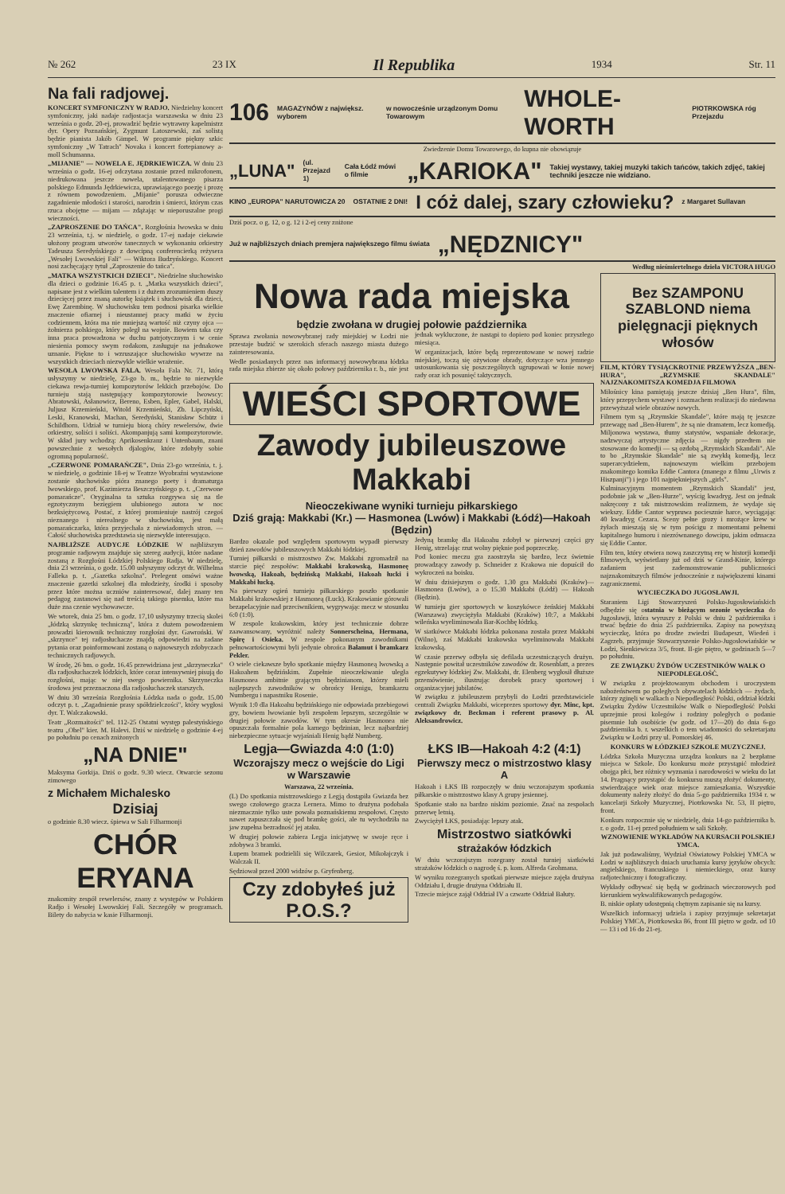№ 262 23 IX Il Republika 1934 Str. 11
Na fali radjowej.
KONCERT SYMFONICZNY W RADJO. Niedzielny koncert symfoniczny, jaki nadaje radjostacja warszawska w dniu 23 września o godz. 20-ej, prowadzić będzie wytrawny kapelmistrz dyr. Opery Poznańskiej, Zygmunt Latoszewski, zaś solistą będzie pianista Jakób Gimpel. W programie piękny szkic symfoniczny „W Tatrach" Novaka i koncert fortepianowy a-moll Schumanna.
„MIJANIE" — NOWELA E. JĘDRKIEWICZA. W dniu 23 września o godz. 16-ej odczytana zostanie przed mikrofonem, niedrukowana jeszcze nowela, utalentowanego pisarza polskiego Edmunda Jędrkiewicza, uprawiającego poezję i prozę z równem powodzeniem. „Mijanie" porusza odwieczne zagadnienie młodości i starości, narodzin i śmierci, którym czas rzuca obojętne — mijam — zdążając w nieporuszalne progi wieczności.
„ZAPROSZENIE DO TAŃCA". Rozgłośnia lwowska w dniu 23 września, t.j. w niedzielę, o godz. 17-ej nadaje ciekawie ułożony program utworów tanecznych w wykonaniu orkiestry Tadeusza Seredyńskiego z dowcipną conferencierką reżysera „Wesołej Lwowskiej Fali" — Wiktora Budzyńskiego. Koncert nosi zachęcający tytuł „Zaproszenie do tańca".
„MATKA WSZYSTKICH DZIECI". Niedzielne słuchowisko dla dzieci o godzinie 16.45 p. t. „Matka wszystkich dzieci", napisane jest z wielkim talentem i z dużem zrozumieniem duszy dziecięcej przez znaną autorkę książek i słuchowisk dla dzieci, Ewę Zarembinę. W słuchowisku tem podnosi pisarka wielkie znaczenie ofiarnej i nieustannej pracy matki w życiu codziennem, która ma nie mniejszą wartość niż czyny ojca — żołnierza polskiego, który poległ na wojnie. Bowiem taka czy inna praca prowadzona w duchu patrjotycznym i w cenie niesienia pomocy swym rodakom, zasługuje na jednakowe uznanie. Piękne to i wzruszające słuchowisko wywrze na wszystkich dzieciach niezwykle wielkie wrażenie.
WESOŁA LWOWSKA FALA. Wesoła Fala Nr. 71, którą usłyszymy w niedzielę, 23-go b. m., będzie to niezwykle ciekawa rewja-turniej kompozytorów lekkich przebojów. Do turnieju stają następujący kompozytorowie lwowscy: Abratowski, Asłanowicz, Bereno, Esben, Epler, Gabel, Halski, Juljusz Krzemieński, Witold Krzemieński, Zb. Lipczyński, Leski, Kranowski, Machan, Seredyński, Stanisław Schütz i Schildhorn. Udział w turnieju biorą chóry rewelersów, dwie orkiestry, soliści i soliści. Akompanjują sami kompozytorowie. W skład jury wchodzą: Aprikosenkranz i Untenbaum, znani powszechnie z wesołych djalogów, które zdobyły sobie ogromną popularność.
„CZERWONE POMARAŃCZE". Dnia 23-go września, t. j. w niedzielę, o godzinie 18-ej w Teatrze Wyobraźni wystawione zostanie słuchowisko pióra znanego poety i dramaturga lwowskiego, prof. Kazimierza Beszczyńskiego p. t. „Czerwone pomarańcze". Oryginalna ta sztuka rozgrywa się na tle egzotycznym bezięgiem ulubionego autora w noc bezksiężycową. Postać, z której promieniuje nastrój czegoś nieznanego i nierealnego w słuchowisku, jest małą pomarańczarka, która przyjechała z niewiadomych stron. — Całość słuchowiska przedstawia się niezwykle interesująco.
NAJBLIŻSZE AUDYCJE ŁÓDZKIE W najbliższym programie radjowym znajduje się szereg audycji, które nadane zostaną z Rozgłośni Łódzkiej Polskiego Radja. W niedzielę, dnia 23 września, o godz. 15.00 usłyszymy odczyt dr. Wilhelma Falleka p. t. „Gazetka szkolna". Prelegent omówi ważne znaczenie gazetki szkolnej dla młodzieży, środki i sposoby przez które można uczniów zainteresować, dalej znany ten pedagog zastanowi się nad treścią takiego pisemka, które ma duże zna czenie wychowawcze.
We wtorek, dnia 25 bm. o godz. 17,10 usłyszymy trzecią skolei „łódzką skrzynkę techniczną", która z dużem powodzeniem prowadzi kierownik techniczny rozgłośni dyr. Gawroński. W „skrzynce" tej radjosłuchacze znajdą odpowiedzi na zadane pytania oraz poinformowani zostaną o najnowszych zdobyczach technicznych radjowych.
W środę, 26 bm. o godz. 16.45 przewidziana jest „skrzyneczka" dla radjosłuchaczek łódzkich, które coraz intensywniej pisują do rozgłośni, mając w niej swego powiernika. Skrzyneczka środowa jest przeznaczona dla radjosłuchaczek starszych.
W dniu 30 września Rozgłośnia Łódzka nada o godz. 15.00 odczyt p. t. „Zagadnienie prasy spółdzielczości", który wygłosi dyr. T. Walczakowski.
Teatr „Rozmaitości" tel. 112-25 Ostatni występ palestyńskiego teatru „Ohel" kier. M. Halevi. Dziś w niedzielę o godzinie 4-ej po południu po cenach zniżonych
„NA DNIE"
Maksyma Gorkija. Dziś o godz. 9.30 wiecz. Otwarcie sezonu zimowego
z Michałem Michalesko
Dzisiaj
o godzinie 8.30 wiecz. śpiewa w Sali Filharmonji
CHÓR ERYANA
znakomity zespół rewelersów, znany z występów w Polskiem Radjo i Wesołej Lwowskiej Fali. Szczegóły w programach. Bilety do nabycia w kasie Filharmonji.
106 MAGAZYNÓW z największ. wyborem w nowocześnie urządzonym Domu Towarowym WHOLE-WORTH PIOTRKOWSKA róg Przejazdu
Zwiedzenie Domu Towarowego, do kupna nie obowiązuje
„LUNA" (ul. Przejazd 1) Cała Łódź mówi o filmie „KARIOKA" Takiej wystawy, takiej muzyki takich tańców, takich zdjęć, takiej techniki jeszcze nie widziano.
KINO „EUROPA" NARUTOWICZA 20 OSTATNIE 2 DNI! I cóż dalej, szary człowieku? z Margaret Sullavan
Dziś pocz. o g. 12, o g. 12 i 2-ej ceny zniżone
Już w najbliższych dniach premjera największego filmu świata „NĘDZNICY"
Według nieśmiertelnego dzieła VICTORA HUGO
Nowa rada miejska
będzie zwołana w drugiej połowie października
Sprawa zwołania nowowybranej rady miejskiej w Łodzi nie przestaje budzić w szerokich sferach naszego miasta dużego zainteresowania.
Wedle posiadanych przez nas informacyj nowowybrana łódzka rada miejska zbierze się około połowy października r. b., nie jest jednak wykluczone, że nastąpi to dopiero pod koniec przyszłego miesiąca.
W organizacjach, które będą reprezentowane w nowej radzie miejskiej, toczą się ożywione obrady, dotyczące wza jemnego ustosunkowania się poszczególnych ugrupowań w łonie nowej rady oraz ich posunięć taktycznych.
WIEŚCI SPORTOWE
Zawody jubileuszowe Makkabi
Nieoczekiwane wyniki turnieju piłkarskiego
Dziś grają: Makkabi (Kr.) — Hasmonea (Lwów) i Makkabi (Łódź)—Hakoah (Będzin)
Bardzo okazale pod względem sportowym wypadł pierwszy dzień zawodów jubileuszowych Makkabi łódzkiej.
Turniej piłkarski o mistrzostwo Zw. Makkabi zgromadził na starcie pięć zespołów: Makkabi krakowską, Hasmoneę lwowską, Hakoah, będzińską Makkabi, Hakoah łucki i Makkabi łucką.
Na pierwszy ogień turnieju piłkarskiego poszło spotkanie Makkabi krakowskiej z Hasmoneą (Łuck). Krakowianie górowali bezapelacyjnie nad przeciwnikiem, wygrywając mecz w stosunku 6:0 (1:0).
W zespole krakowskim, który jest technicznie dobrze zaawansowany, wyróżnić należy Sonnerscheina, Hermana, Spirę i Osieka. W zespole pokonanym zawodnikami pełnowartościowymi byli jedynie obrońca Bałamut i bramkarz Pekler.
O wiele ciekawsze było spotkanie między Hasmoneą lwowską a Hakoahem będzińskim. Zupełnie nieoczekiwanie uległa Hasmonea ambitnie grającym będzinianom, którzy mieli najlepszych zawodników w obrońcy Henigu, bramkarzu Numbergu i napastniku Rosenie.
Wynik 1:0 dla Hakoahu będzińskiego nie odpowiada przebiegowi gry, bowiem lwowianie byli zespołem lepszym, szczególnie w drugiej połowie zawodów. W tym okresie Hasmonea nie opuszczała formalnie pola karnego będzinian, lecz najbardziej niebezpieczne sytuacje wyjaśniali Henig bądź Numberg.
Jedyną bramkę dla Hakoahu zdobył w pierwszej części gry Henig, strzelając rzut wolny pięknie pod poprzeczkę.
Pod koniec meczu gra zaostrzyła się bardzo, lecz świetnie prowadzący zawody p. Schneider z Krakowa nie dopuścił do wykroczeń na boisku.
W dniu dzisiejszym o godz. 1.30 gra Makkabi (Kraków)—Hasmonea (Lwów), a o 15.30 Makkabi (Łódź) — Hakoah (Będzin).
W turnieju gier sportowych w koszykówce żeńskiej Makkabi (Warszawa) zwyciężyła Makkabi (Kraków) 10:7, a Makkabi wileńska wyeliminowała Bar-Kochbę łódzką.
W siatkówce Makkabi łódzka pokonana została przez Makkabi (Wilno), zaś Makkabi krakowska wyeliminowała Makkabi krakowską.
W czasie przerwy odbyła się defilada uczestniczących drużyn. Następnie powitał uczestników zawodów dr. Rosenblatt, a prezes egzekutywy łódzkiej Zw. Makkabi, dr. Elenberg wygłosił dłuższe przemówienie, ilustrując dorobek pracy sportowej i organizacyjnej jubilatów.
W związku z jubileuszem przybyli do Łodzi przedstawiciele centrali Związku Makkabi, wiceprezes sportowy dyr. Minc, kpt. związkowy dr. Beckman i referent prasowy p. Al. Aleksandrowicz.
Legja—Gwiazda 4:0 (1:0)
Wczorajszy mecz o wejście do Ligi w Warszawie
Warszawa, 22 września.
(L) Do spotkania mistrzowskiego z Legją dostąpiła Gwiazda bez swego czołowego gracza Lernera. Mimo to drużyna podobała niezmacznie tylko uste powała poznańskiemu zespołowi. Często nawet zapuszczała się pod bramkę gości, ale tu wychodziła na jaw zupełna bezradność jej ataku.
W drugiej połowie zabiera Legja inicjatywę w swoje ręce i zdobywa 3 bramki.
Łupem bramek podzielili się Wilczarek, Gesior, Mikołajczyk i Walczak II.
Sędziował przed 2000 widzów p. Gryfenberg.
Czy zdobyłeś już P.O.S.?
ŁKS IB—Hakoah 4:2 (4:1)
Pierwszy mecz o mistrzostwo klasy A
Hakoah i ŁKS IB rozpoczęły w dniu wczorajszym spotkania piłkarskie o mistrzostwo klasy A grupy jesiennej.
Spotkanie stało na bardzo niskim poziomie. Znać na zespołach przerwę letnią.
Zwyciężył ŁKS, posiadając lepszy atak.
Mistrzostwo siatkówki
strażaków łódzkich
W dniu wczorajszym rozegrany został turniej siatkówki strażaków łódzkich o nagrodę ś. p. kom. Alfreda Grohmana.
W wyniku rozegranych spotkań pierwsze miejsce zajęła drużyna Oddziału I, drugie drużyna Oddziału II.
Trzecie miejsce zajął Oddział IV a czwarte Oddział Bałuty.
Bez SZAMPONU SZABLOND niema pielęgnacji pięknych włosów
FILM, KTÓRY TYSIĄCKROTNIE PRZEWYŻSZA „BEN-HURA", „RZYMSKIE SKANDALE" NAJZNAKOMITSZA KOMEDJA FILMOWA
Miłośnicy kina pamiętają jeszcze dzisiaj „Ben Hura", film, który przepychem wystawy i rozmachem realizacji do niedawna przewyższał wiele obrazów nowych.
Filmem tym są „Rzymskie Skandale", które mają tę jeszcze przewagę nad „Ben-Hurem", że są nie dramatem, lecz komedją. Miljonowa wystawa, tłumy statystów, wspaniałe dekoracje, nadzwyczaj artystyczne zdjęcia — nigdy przedtem nie stosowane do komedji — są ozdobą „Rzymskich Skandali". Ale to bo „Rzymskie Skandale" nie są zwykłą komedją, lecz superarcydziełem, najnowszym wielkim przebojem znakomitego komika Eddie Cantora (znanego z filmu „Urwis z Hiszpanji") i jego 101 najpiękniejszych „girls".
Kulminacyjnym momentem „Rzymskich Skandali" jest, podobnie jak w „Ben-Hurze", wyścig kwadryg. Jest on jednak nakręcony z tak mistrzowskim realizmem, że wydaje się wiekszy. Eddie Cantor wypruwa pociesznie harce, wyciągając 40 kwadryg Cezara. Sceny pełne grozy i mrożące krew w żyłach mieszają się w tym pościgu z momentami pełnemi kapitalnego humoru i niezrównanego dowcipu, jakim odznacza się Eddie Cantor.
Film ten, który otwiera nową zaszczytną erę w historji komedji filmowych, wyświetlany już od dziś w Grand-Kinie, którego zadaniem jest zademonstrowanie publiczności najznakomitszych filmów jednocześnie z największemi kinami zagranicznemi.
WYCIECZKA DO JUGOSŁAWJI.
Staraniem Ligi Stowarzyszeń Polsko-Jugosłowiańskich odbędzie się ostatnia w bieżącym sezonie wycieczka do Jugosławji, która wyruszy z Polski w dniu 2 października i trwać będzie do dnia 25 października. Zapisy na powyższą wycieczkę, która po drodze zwiedzi Budapeszt, Wiedeń i Zagrzeb, przyjmuje Stowarzyszenie Polsko-Jugosłowiańskie w Łodzi, Sienkiewicza 3/5, front. II-gie piętro, w godzinach 5—7 po południu.
ZE ZWIĄZKU ŻYDÓW UCZESTNIKÓW WALK O NIEPODLEGŁOŚĆ.
W związku z projektowanym obchodem i uroczystem nabożeństwem po poległych obywatelach łódzkich — żydach, którzy zginęli w walkach o Niepodległość Polski, oddział łódzki Związku Żydów Uczestników Walk o Niepodległość Polski uprzejmie prosi kolegów i rodziny poległych o podanie pisemnie lub osobiście (w godz. od 17—20) do dnia 6-go października b. r. wszelkich o tem wiadomości do sekretarjatu Związku w Łodzi przy ul. Pomorskiej 46.
KONKURS W ŁÓDZKIEJ SZKOLE MUZYCZNEJ.
Łódzka Szkoła Muzyczna urządza konkurs na 2 bezpłatne miejsca w Szkole. Do konkursu może przystąpić młodzież obojga płci, bez różnicy wyznania i narodowości w wieku do lat 14. Pragnący przystąpić do konkursu muszą złożyć dokumenty, stwierdzające wiek oraz miejsce zamieszkania. Wszystkie dokumenty należy złożyć do dnia 5-go października 1934 r. w kancelarji Szkoły Muzycznej, Piotrkowska Nr. 53, II piętro, front.
Konkurs rozpocznie się w niedzielę, dnia 14-go października b. r. o godz. 11-ej przed południem w sali Szkoły.
WZNOWIENIE WYKŁADÓW NA KURSACH POLSKIEJ YMCA.
Jak już podawaliśmy, Wydział Oświatowy Polskiej YMCA w Łodzi w najbliższych dniach uruchamia kursy języków obcych: angielskiego, francuskiego i niemieckiego, oraz kursy radjotechniczny i fotograficzny.
Wykłady odbywać się będą w godzinach wieczorowych pod kierunkiem wykwalifikowanych pedagogów.
B. niskie opłaty udostępnią chętnym zapisanie się na kursy.
Wszelkich informacyj udziela i zapisy przyjmuje sekretarjat Polskiej YMCA, Piotrkowska 86, front III piętro w godz. od 10 — 13 i od 16 do 21-ej.